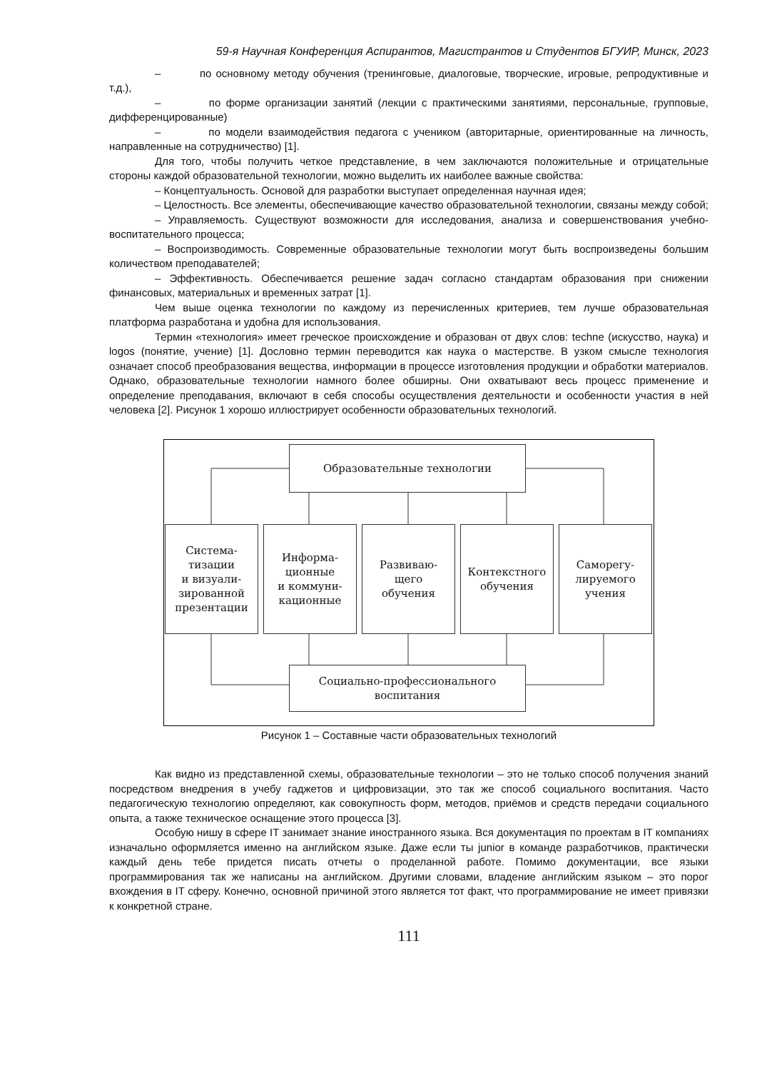59-я Научная Конференция Аспирантов, Магистрантов и Студентов БГУИР, Минск, 2023
– по основному методу обучения (тренинговые, диалоговые, творческие, игровые, репродуктивные и т.д.),
– по форме организации занятий (лекции с практическими занятиями, персональные, групповые, дифференцированные)
– по модели взаимодействия педагога с учеником (авторитарные, ориентированные на личность, направленные на сотрудничество) [1].
Для того, чтобы получить четкое представление, в чем заключаются положительные и отрицательные стороны каждой образовательной технологии, можно выделить их наиболее важные свойства:
– Концептуальность. Основой для разработки выступает определенная научная идея;
– Целостность. Все элементы, обеспечивающие качество образовательной технологии, связаны между собой;
– Управляемость. Существуют возможности для исследования, анализа и совершенствования учебно-воспитательного процесса;
– Воспроизводимость. Современные образовательные технологии могут быть воспроизведены большим количеством преподавателей;
– Эффективность. Обеспечивается решение задач согласно стандартам образования при снижении финансовых, материальных и временных затрат [1].
Чем выше оценка технологии по каждому из перечисленных критериев, тем лучше образовательная платформа разработана и удобна для использования.
Термин «технология» имеет греческое происхождение и образован от двух слов: techne (искусство, наука) и logos (понятие, учение) [1]. Дословно термин переводится как наука о мастерстве. В узком смысле технология означает способ преобразования вещества, информации в процессе изготовления продукции и обработки материалов. Однако, образовательные технологии намного более обширны. Они охватывают весь процесс применение и определение преподавания, включают в себя способы осуществления деятельности и особенности участия в ней человека [2]. Рисунок 1 хорошо иллюстрирует особенности образовательных технологий.
Образовательные технологии
Система-
тизации
и визуали-
зированной
презентации
Информа-
ционные
и коммуни-
кационные
Развиваю-
щего
обучения
Контекстного
обучения
Саморегу-
лируемого
учения
Социально-профессионального
воспитания
Рисунок 1 – Составные части образовательных технологий
Как видно из представленной схемы, образовательные технологии – это не только способ получения знаний посредством внедрения в учебу гаджетов и цифровизации, это так же способ социального воспитания. Часто педагогическую технологию определяют, как совокупность форм, методов, приёмов и средств передачи социального опыта, а также техническое оснащение этого процесса [3].
Особую нишу в сфере IT занимает знание иностранного языка. Вся документация по проектам в IT компаниях изначально оформляется именно на английском языке. Даже если ты junior в команде разработчиков, практически каждый день тебе придется писать отчеты о проделанной работе. Помимо документации, все языки программирования так же написаны на английском. Другими словами, владение английским языком – это порог вхождения в IT сферу. Конечно, основной причиной этого является тот факт, что программирование не имеет привязки к конкретной стране.
111